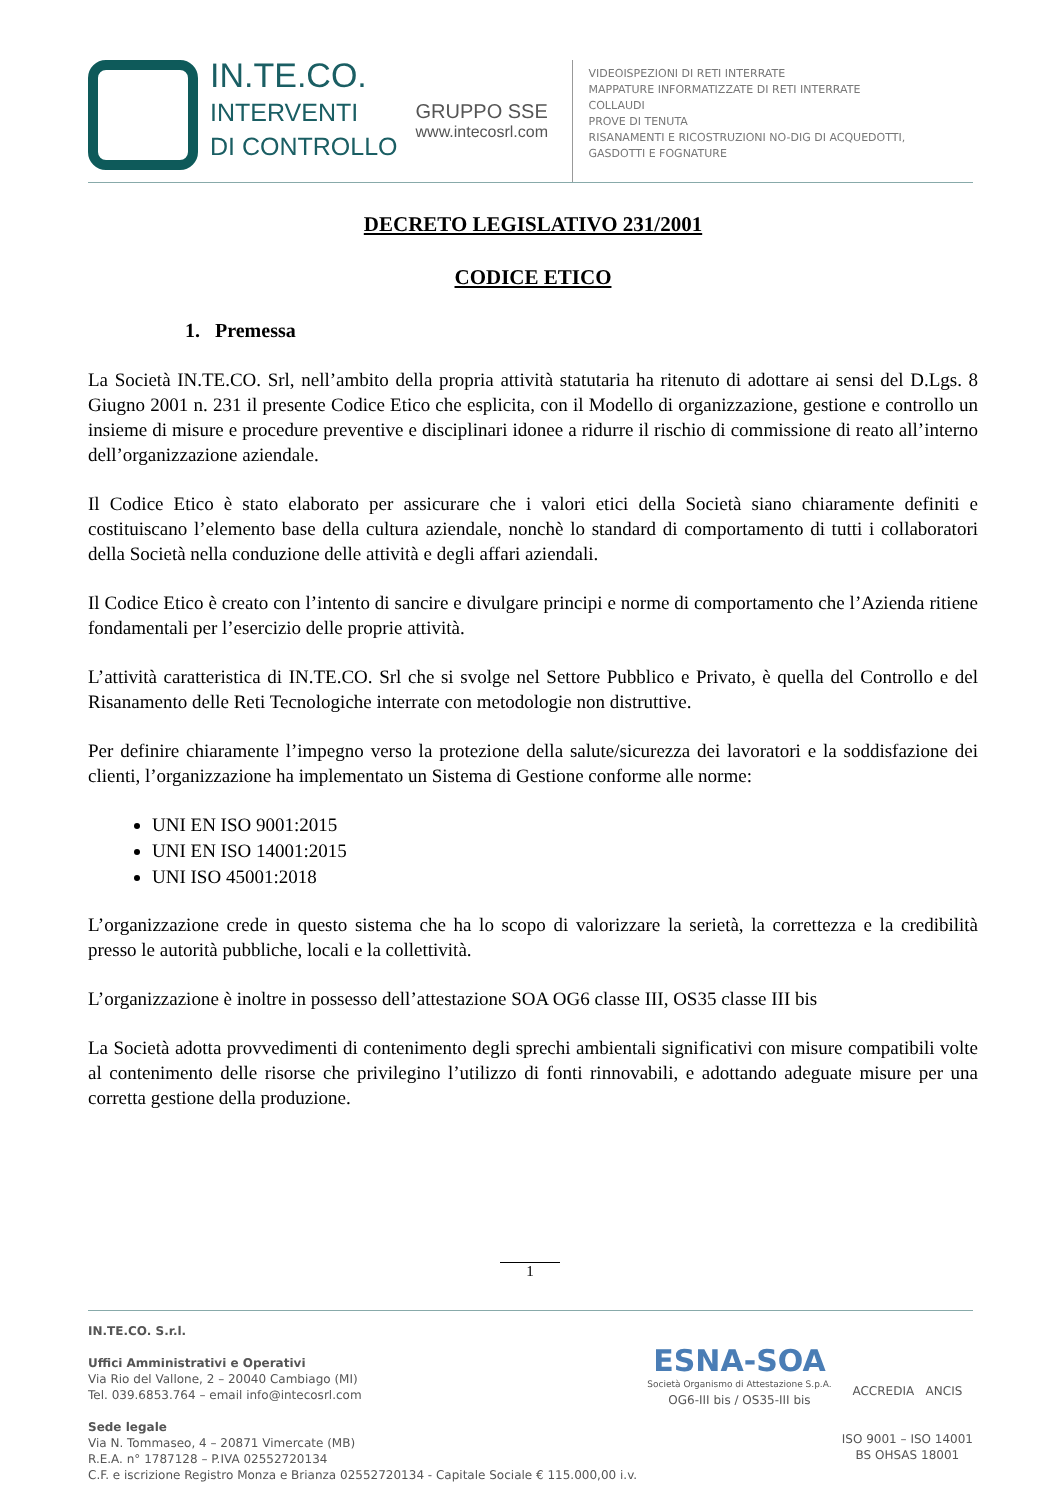IN.TE.CO.
INTERVENTI
DI CONTROLLO
GRUPPO SSE
www.intecosrl.com
VIDEOISPEZIONI DI RETI INTERRATE
MAPPATURE INFORMATIZZATE DI RETI INTERRATE
COLLAUDI
PROVE DI TENUTA
RISANAMENTI E RICOSTRUZIONI NO-DIG DI ACQUEDOTTI,
GASDOTTI E FOGNATURE
DECRETO LEGISLATIVO 231/2001
CODICE ETICO
1. Premessa
La Società IN.TE.CO. Srl, nell’ambito della propria attività statutaria ha ritenuto di adottare ai sensi del D.Lgs. 8 Giugno 2001 n. 231 il presente Codice Etico che esplicita, con il Modello di organizzazione, gestione e controllo un insieme di misure e procedure preventive e disciplinari idonee a ridurre il rischio di commissione di reato all’interno dell’organizzazione aziendale.
Il Codice Etico è stato elaborato per assicurare che i valori etici della Società siano chiaramente definiti e costituiscano l’elemento base della cultura aziendale, nonchè lo standard di comportamento di tutti i collaboratori della Società nella conduzione delle attività e degli affari aziendali.
Il Codice Etico è creato con l’intento di sancire e divulgare principi e norme di comportamento che l’Azienda ritiene fondamentali per l’esercizio delle proprie attività.
L’attività caratteristica di IN.TE.CO. Srl che si svolge nel Settore Pubblico e Privato, è quella del Controllo e del Risanamento delle Reti Tecnologiche interrate con metodologie non distruttive.
Per definire chiaramente l’impegno verso la protezione della salute/sicurezza dei lavoratori e la soddisfazione dei clienti, l’organizzazione ha implementato un Sistema di Gestione conforme alle norme:
UNI EN ISO 9001:2015
UNI EN ISO 14001:2015
UNI ISO 45001:2018
L’organizzazione crede in questo sistema che ha lo scopo di valorizzare la serietà, la correttezza e la credibilità presso le autorità pubbliche, locali e la collettività.
L’organizzazione è inoltre in possesso dell’attestazione SOA OG6 classe III, OS35 classe III bis
La Società adotta provvedimenti di contenimento degli sprechi ambientali significativi con misure compatibili volte al contenimento delle risorse che privilegino l’utilizzo di fonti rinnovabili, e adottando adeguate misure per una corretta gestione della produzione.
1
IN.TE.CO. S.r.l.
Uffici Amministrativi e Operativi
Via Rio del Vallone, 2 – 20040 Cambiago (MI)
Tel. 039.6853.764 – email info@intecosrl.com
Sede legale
Via N. Tommaseo, 4 – 20871 Vimercate (MB)
R.E.A. n° 1787128 – P.IVA 02552720134
C.F. e iscrizione Registro Monza e Brianza 02552720134 - Capitale Sociale € 115.000,00 i.v.
ESNA-SOA
Società Organismo di Attestazione S.p.A.
OG6-III bis / OS35-III bis
ACCREDIA ANCIS
ISO 9001 – ISO 14001
BS OHSAS 18001